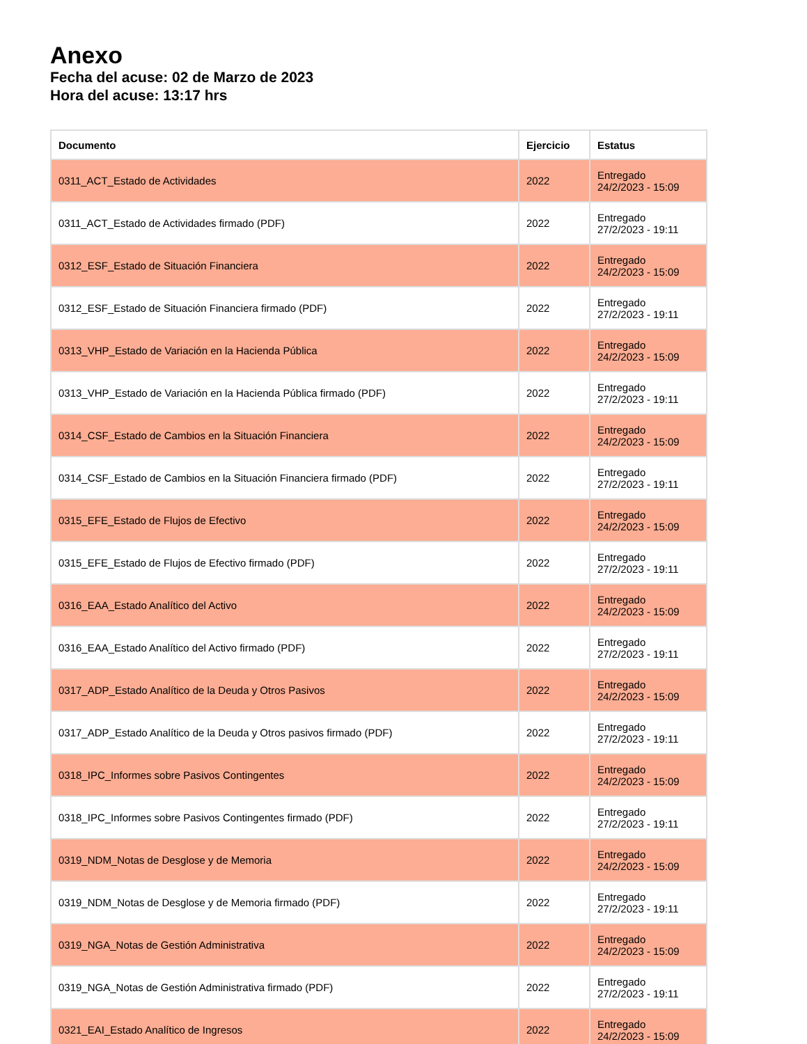Anexo
Fecha del acuse: 02 de Marzo de 2023
Hora del acuse: 13:17 hrs
| Documento | Ejercicio | Estatus |
| --- | --- | --- |
| 0311_ACT_Estado de Actividades | 2022 | Entregado 24/2/2023 - 15:09 |
| 0311_ACT_Estado de Actividades firmado (PDF) | 2022 | Entregado 27/2/2023 - 19:11 |
| 0312_ESF_Estado de Situación Financiera | 2022 | Entregado 24/2/2023 - 15:09 |
| 0312_ESF_Estado de Situación Financiera firmado (PDF) | 2022 | Entregado 27/2/2023 - 19:11 |
| 0313_VHP_Estado de Variación en la Hacienda Pública | 2022 | Entregado 24/2/2023 - 15:09 |
| 0313_VHP_Estado de Variación en la Hacienda Pública firmado (PDF) | 2022 | Entregado 27/2/2023 - 19:11 |
| 0314_CSF_Estado de Cambios en la Situación Financiera | 2022 | Entregado 24/2/2023 - 15:09 |
| 0314_CSF_Estado de Cambios en la Situación Financiera firmado (PDF) | 2022 | Entregado 27/2/2023 - 19:11 |
| 0315_EFE_Estado de Flujos de Efectivo | 2022 | Entregado 24/2/2023 - 15:09 |
| 0315_EFE_Estado de Flujos de Efectivo firmado (PDF) | 2022 | Entregado 27/2/2023 - 19:11 |
| 0316_EAA_Estado Analítico del Activo | 2022 | Entregado 24/2/2023 - 15:09 |
| 0316_EAA_Estado Analítico del Activo firmado (PDF) | 2022 | Entregado 27/2/2023 - 19:11 |
| 0317_ADP_Estado Analítico de la Deuda y Otros Pasivos | 2022 | Entregado 24/2/2023 - 15:09 |
| 0317_ADP_Estado Analítico de la Deuda y Otros pasivos firmado (PDF) | 2022 | Entregado 27/2/2023 - 19:11 |
| 0318_IPC_Informes sobre Pasivos Contingentes | 2022 | Entregado 24/2/2023 - 15:09 |
| 0318_IPC_Informes sobre Pasivos Contingentes firmado (PDF) | 2022 | Entregado 27/2/2023 - 19:11 |
| 0319_NDM_Notas de Desglose y de Memoria | 2022 | Entregado 24/2/2023 - 15:09 |
| 0319_NDM_Notas de Desglose y de Memoria firmado (PDF) | 2022 | Entregado 27/2/2023 - 19:11 |
| 0319_NGA_Notas de Gestión Administrativa | 2022 | Entregado 24/2/2023 - 15:09 |
| 0319_NGA_Notas de Gestión Administrativa firmado (PDF) | 2022 | Entregado 27/2/2023 - 19:11 |
| 0321_EAI_Estado Analítico de Ingresos | 2022 | Entregado 24/2/2023 - 15:09 |